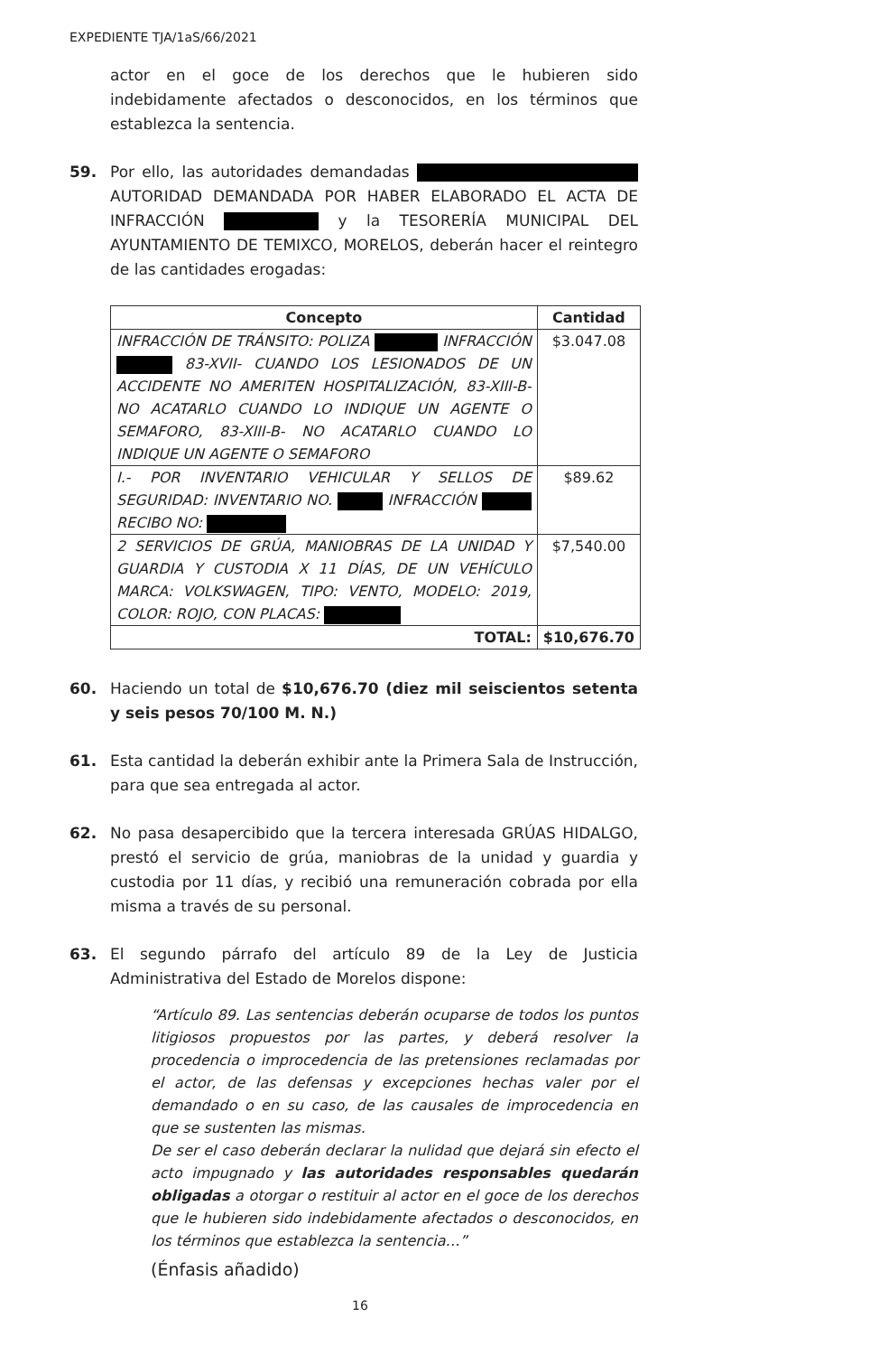EXPEDIENTE TJA/1aS/66/2021
actor en el goce de los derechos que le hubieren sido indebidamente afectados o desconocidos, en los términos que establezca la sentencia.
59. Por ello, las autoridades demandadas AUTORIDAD DEMANDADA POR HABER ELABORADO EL ACTA DE INFRACCIÓN y la TESORERÍA MUNICIPAL DEL AYUNTAMIENTO DE TEMIXCO, MORELOS, deberán hacer el reintegro de las cantidades erogadas:
| Concepto | Cantidad |
| --- | --- |
| INFRACCIÓN DE TRÁNSITO: POLIZA INFRACCIÓN 83-XVII- CUANDO LOS LESIONADOS DE UN ACCIDENTE NO AMERITEN HOSPITALIZACIÓN, 83-XIII-B- NO ACATARLO CUANDO LO INDIQUE UN AGENTE O SEMAFORO, 83-XIII-B- NO ACATARLO CUANDO LO INDIQUE UN AGENTE O SEMAFORO | $3.047.08 |
| I.- POR INVENTARIO VEHICULAR Y SELLOS DE SEGURIDAD: INVENTARIO NO. INFRACCIÓN RECIBO NO: | $89.62 |
| 2 SERVICIOS DE GRÚA, MANIOBRAS DE LA UNIDAD Y GUARDIA Y CUSTODIA X 11 DÍAS, DE UN VEHÍCULO MARCA: VOLKSWAGEN, TIPO: VENTO, MODELO: 2019, COLOR: ROJO, CON PLACAS: | $7,540.00 |
| TOTAL: | $10,676.70 |
60. Haciendo un total de $10,676.70 (diez mil seiscientos setenta y seis pesos 70/100 M. N.)
61. Esta cantidad la deberán exhibir ante la Primera Sala de Instrucción, para que sea entregada al actor.
62. No pasa desapercibido que la tercera interesada GRÚAS HIDALGO, prestó el servicio de grúa, maniobras de la unidad y guardia y custodia por 11 días, y recibió una remuneración cobrada por ella misma a través de su personal.
63. El segundo párrafo del artículo 89 de la Ley de Justicia Administrativa del Estado de Morelos dispone:
“Artículo 89. Las sentencias deberán ocuparse de todos los puntos litigiosos propuestos por las partes, y deberá resolver la procedencia o improcedencia de las pretensiones reclamadas por el actor, de las defensas y excepciones hechas valer por el demandado o en su caso, de las causales de improcedencia en que se sustenten las mismas.
De ser el caso deberán declarar la nulidad que dejará sin efecto el acto impugnado y las autoridades responsables quedarán obligadas a otorgar o restituir al actor en el goce de los derechos que le hubieren sido indebidamente afectados o desconocidos, en los términos que establezca la sentencia…”
(Énfasis añadido)
16